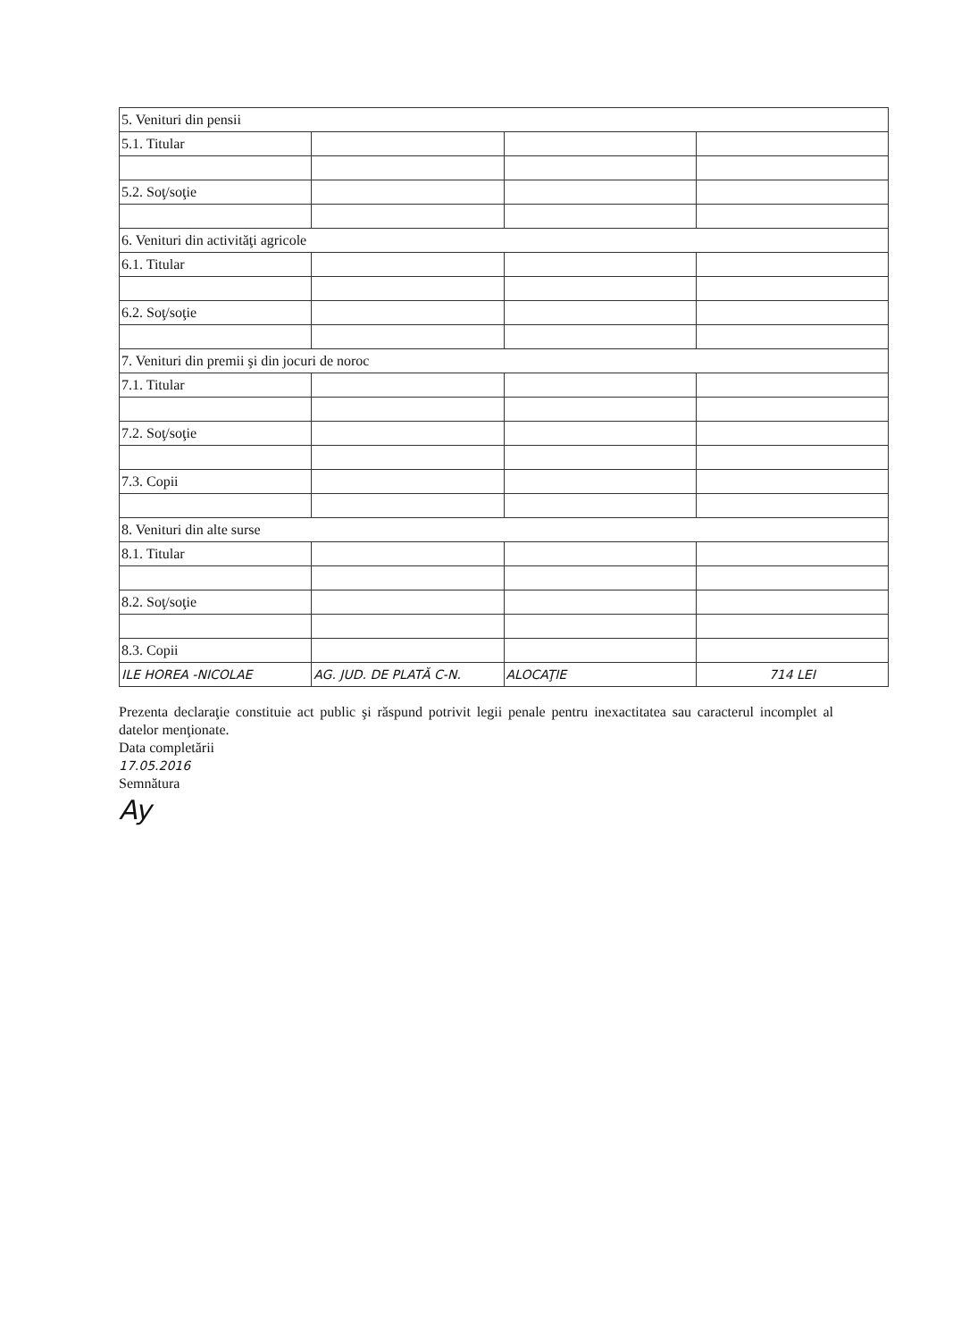| 5. Venituri din pensii | | | |
| 5.1. Titular | | | |
| 5.2. Soţ/soţie | | | |
| 6. Venituri din activităţi agricole | | | |
| 6.1. Titular | | | |
| 6.2. Soţ/soţie | | | |
| 7. Venituri din premii şi din jocuri de noroc | | | |
| 7.1. Titular | | | |
| 7.2. Soţ/soţie | | | |
| 7.3. Copii | | | |
| 8. Venituri din alte surse | | | |
| 8.1. Titular | | | |
| 8.2. Soţ/soţie | | | |
| 8.3. Copii | | | |
| ILE HOREA -NICOLAE | AG. JUD. DE PLATĂ C-N. | ALOCAŢIE | 714 LEI |
Prezenta declaraţie constituie act public şi răspund potrivit legii penale pentru inexactitatea sau caracterul incomplet al datelor menţionate.
Data completării
17.05.2016
Semnătura
Ay